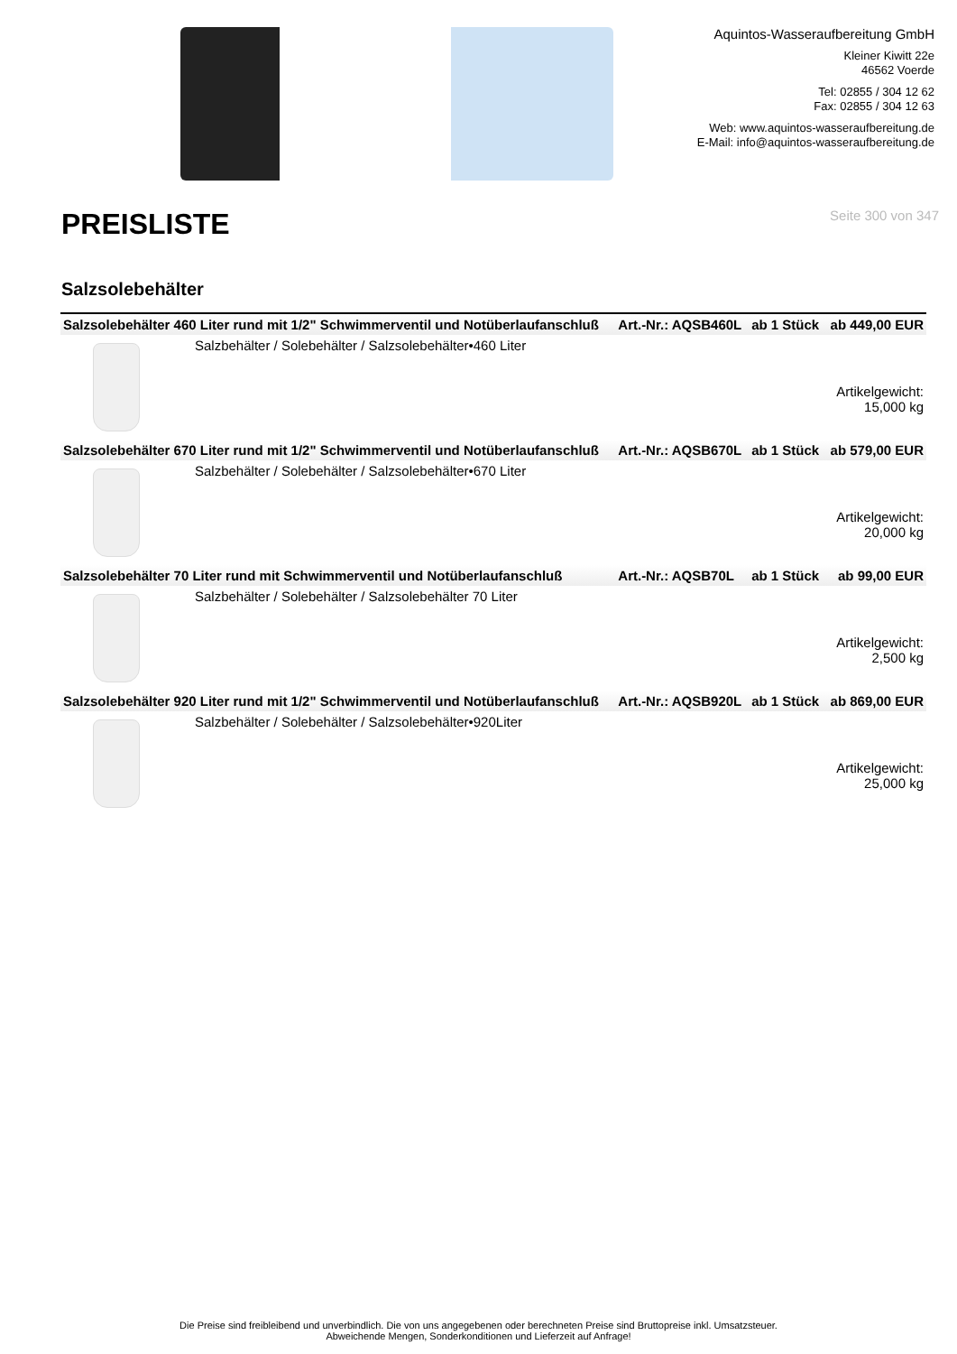Aquintos-Wasseraufbereitung GmbH
Kleiner Kiwitt 22e
46562 Voerde
Tel: 02855 / 304 12 62
Fax: 02855 / 304 12 63
Web: www.aquintos-wasseraufbereitung.de
E-Mail: info@aquintos-wasseraufbereitung.de
PREISLISTE
Seite 300 von 347
Salzsolebehälter
| Salzsolebehälter 460 Liter rund mit 1/2" Schwimmerventil und Notüberlaufanschluß | | Art.-Nr.: AQSB460L | ab 1 Stück | ab 449,00 EUR |
| | Salzbehälter / Solebehälter / Salzsolebehälter•460 Liter | | | Artikelgewicht: 15,000 kg |
| Salzsolebehälter 670 Liter rund mit 1/2" Schwimmerventil und Notüberlaufanschluß | | Art.-Nr.: AQSB670L | ab 1 Stück | ab 579,00 EUR |
| | Salzbehälter / Solebehälter / Salzsolebehälter•670 Liter | | | Artikelgewicht: 20,000 kg |
| Salzsolebehälter 70 Liter rund mit Schwimmerventil und Notüberlaufanschluß | | Art.-Nr.: AQSB70L | ab 1 Stück | ab 99,00 EUR |
| | Salzbehälter / Solebehälter / Salzsolebehälter 70 Liter | | | Artikelgewicht: 2,500 kg |
| Salzsolebehälter 920 Liter rund mit 1/2" Schwimmerventil und Notüberlaufanschluß | | Art.-Nr.: AQSB920L | ab 1 Stück | ab 869,00 EUR |
| | Salzbehälter / Solebehälter / Salzsolebehälter•920Liter | | | Artikelgewicht: 25,000 kg |
Die Preise sind freibleibend und unverbindlich. Die von uns angegebenen oder berechneten Preise sind Bruttopreise inkl. Umsatzsteuer.
Abweichende Mengen, Sonderkonditionen und Lieferzeit auf Anfrage!